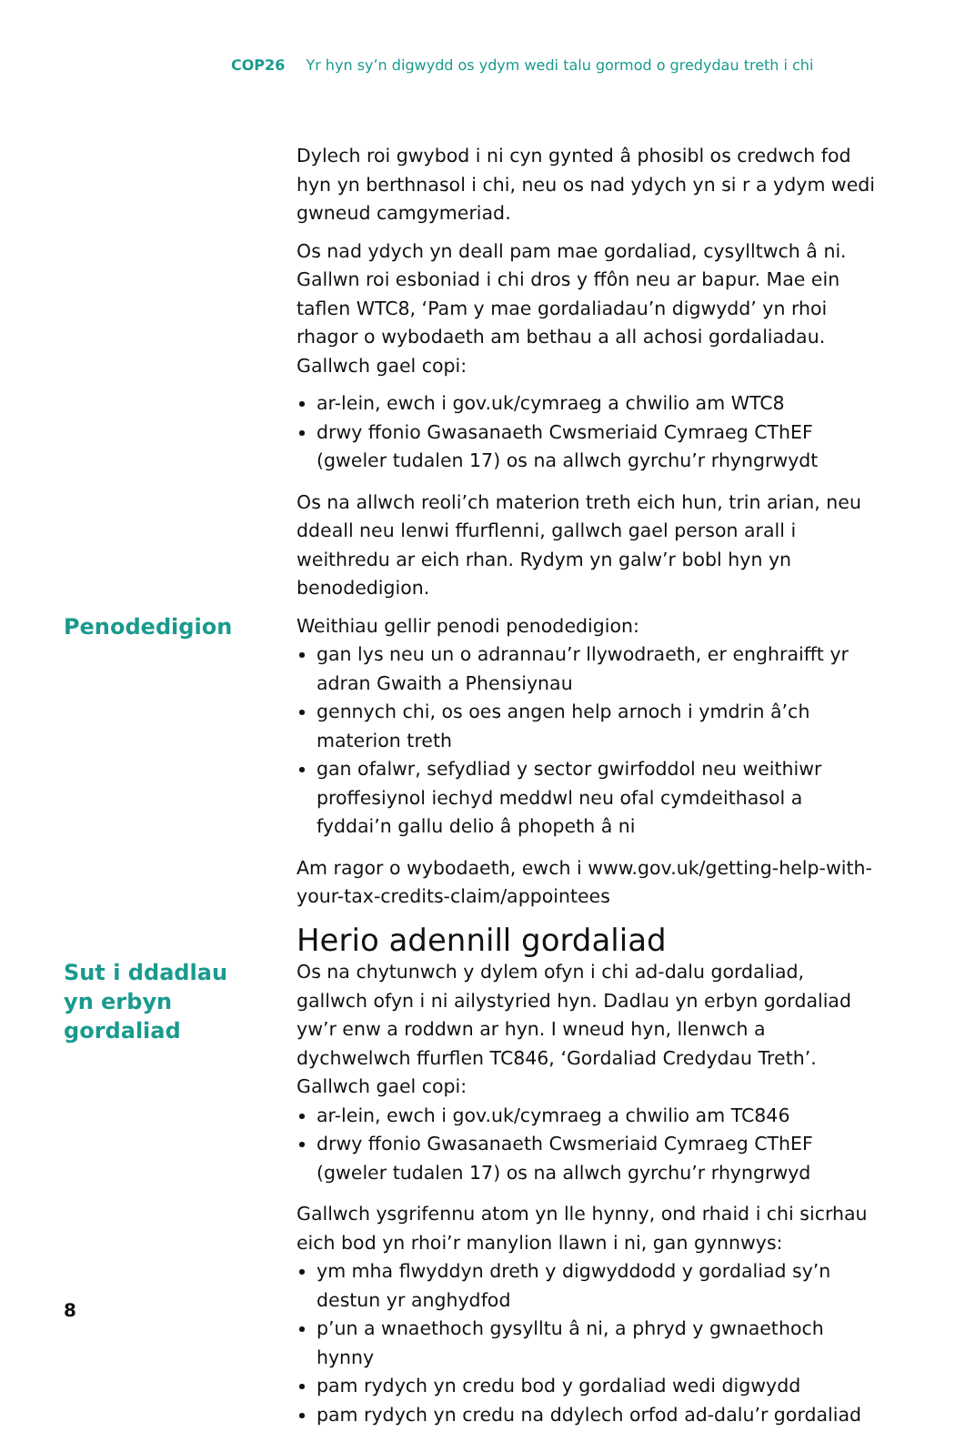COP26 Yr hyn sy’n digwydd os ydym wedi talu gormod o gredydau treth i chi
Dylech roi gwybod i ni cyn gynted â phosibl os credwch fod hyn yn berthnasol i chi, neu os nad ydych yn si r a ydym wedi gwneud camgymeriad.
Os nad ydych yn deall pam mae gordaliad, cysylltwch â ni. Gallwn roi esboniad i chi dros y ffôn neu ar bapur. Mae ein taflen WTC8, ‘Pam y mae gordaliadau’n digwydd’ yn rhoi rhagor o wybodaeth am bethau a all achosi gordaliadau. Gallwch gael copi:
ar-lein, ewch i gov.uk/cymraeg a chwilio am WTC8
drwy ffonio Gwasanaeth Cwsmeriaid Cymraeg CThEF (gweler tudalen 17) os na allwch gyrchu’r rhyngrwydt
Os na allwch reoli’ch materion treth eich hun, trin arian, neu ddeall neu lenwi ffurflenni, gallwch gael person arall i weithredu ar eich rhan. Rydym yn galw’r bobl hyn yn benodedigion.
Penodedigion
Weithiau gellir penodi penodedigion:
gan lys neu un o adrannau’r llywodraeth, er enghraifft yr adran Gwaith a Phensiynau
gennych chi, os oes angen help arnoch i ymdrin â’ch materion treth
gan ofalwr, sefydliad y sector gwirfoddol neu weithiwr proffesiynol iechyd meddwl neu ofal cymdeithasol a fyddai’n gallu delio â phopeth â ni
Am ragor o wybodaeth, ewch i www.gov.uk/getting-help-with-your-tax-credits-claim/appointees
Herio adennill gordaliad
Sut i ddadlau yn erbyn gordaliad
Os na chytunwch y dylem ofyn i chi ad-dalu gordaliad, gallwch ofyn i ni ailystyried hyn. Dadlau yn erbyn gordaliad yw’r enw a roddwn ar hyn. I wneud hyn, llenwch a dychwelwch ffurflen TC846, ‘Gordaliad Credydau Treth’. Gallwch gael copi:
ar-lein, ewch i gov.uk/cymraeg a chwilio am TC846
drwy ffonio Gwasanaeth Cwsmeriaid Cymraeg CThEF (gweler tudalen 17) os na allwch gyrchu’r rhyngrwyd
Gallwch ysgrifennu atom yn lle hynny, ond rhaid i chi sicrhau eich bod yn rhoi’r manylion llawn i ni, gan gynnwys:
ym mha flwyddyn dreth y digwyddodd y gordaliad sy’n destun yr anghydfod
p’un a wnaethoch gysylltu â ni, a phryd y gwnaethoch hynny
pam rydych yn credu bod y gordaliad wedi digwydd
pam rydych yn credu na ddylech orfod ad-dalu’r gordaliad
8